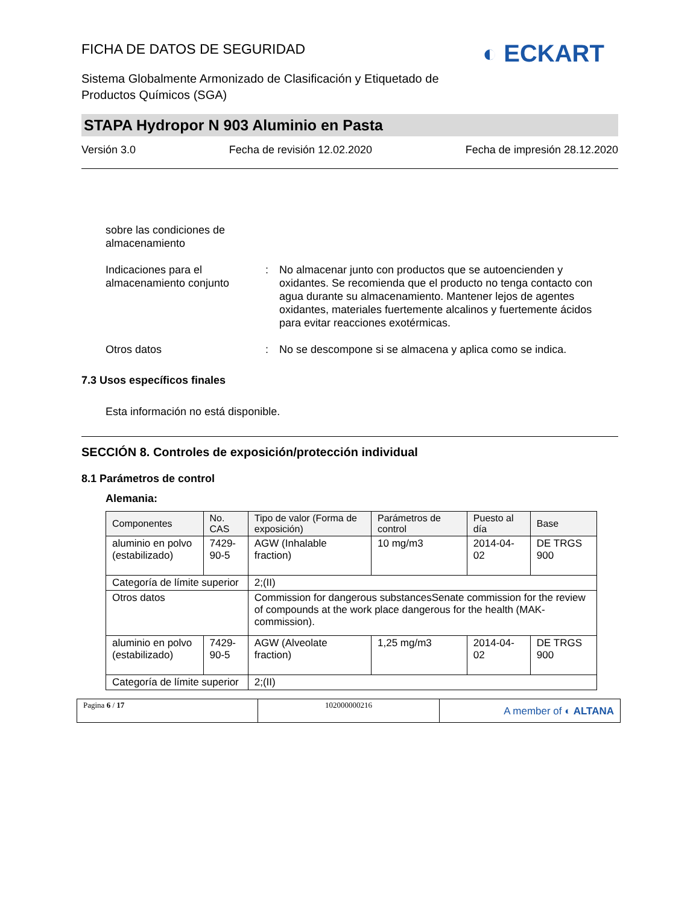◐ ECKART
FICHA DE DATOS DE SEGURIDAD
Sistema Globalmente Armonizado de Clasificación y Etiquetado de Productos Químicos (SGA)
STAPA Hydropor N 903 Aluminio en Pasta
Versión 3.0 Fecha de revisión 12.02.2020 Fecha de impresión 28.12.2020
sobre las condiciones de almacenamiento
Indicaciones para el almacenamiento conjunto
: No almacenar junto con productos que se autoencienden y oxidantes. Se recomienda que el producto no tenga contacto con agua durante su almacenamiento. Mantener lejos de agentes oxidantes, materiales fuertemente alcalinos y fuertemente ácidos para evitar reacciones exotérmicas.
Otros datos : No se descompone si se almacena y aplica como se indica.
7.3 Usos específicos finales
Esta información no está disponible.
SECCIÓN 8. Controles de exposición/protección individual
8.1 Parámetros de control
Alemania:
| Componentes | No. CAS | Tipo de valor (Forma de exposición) | Parámetros de control | Puesto al día | Base |
| --- | --- | --- | --- | --- | --- |
| aluminio en polvo (estabilizado) | 7429-90-5 | AGW (Inhalable fraction) | 10 mg/m3 | 2014-04-02 | DE TRGS 900 |
| Categoría de límite superior | | 2;(II) | | | |
| Otros datos | | Commission for dangerous substancesSenate commission for the review of compounds at the work place dangerous for the health (MAK-commission). | | | |
| aluminio en polvo (estabilizado) | 7429-90-5 | AGW (Alveolate fraction) | 1,25 mg/m3 | 2014-04-02 | DE TRGS 900 |
| Categoría de límite superior | | 2;(II) | | | |
Pagina 6 / 17 102000000216
A member of ◐ ALTANA